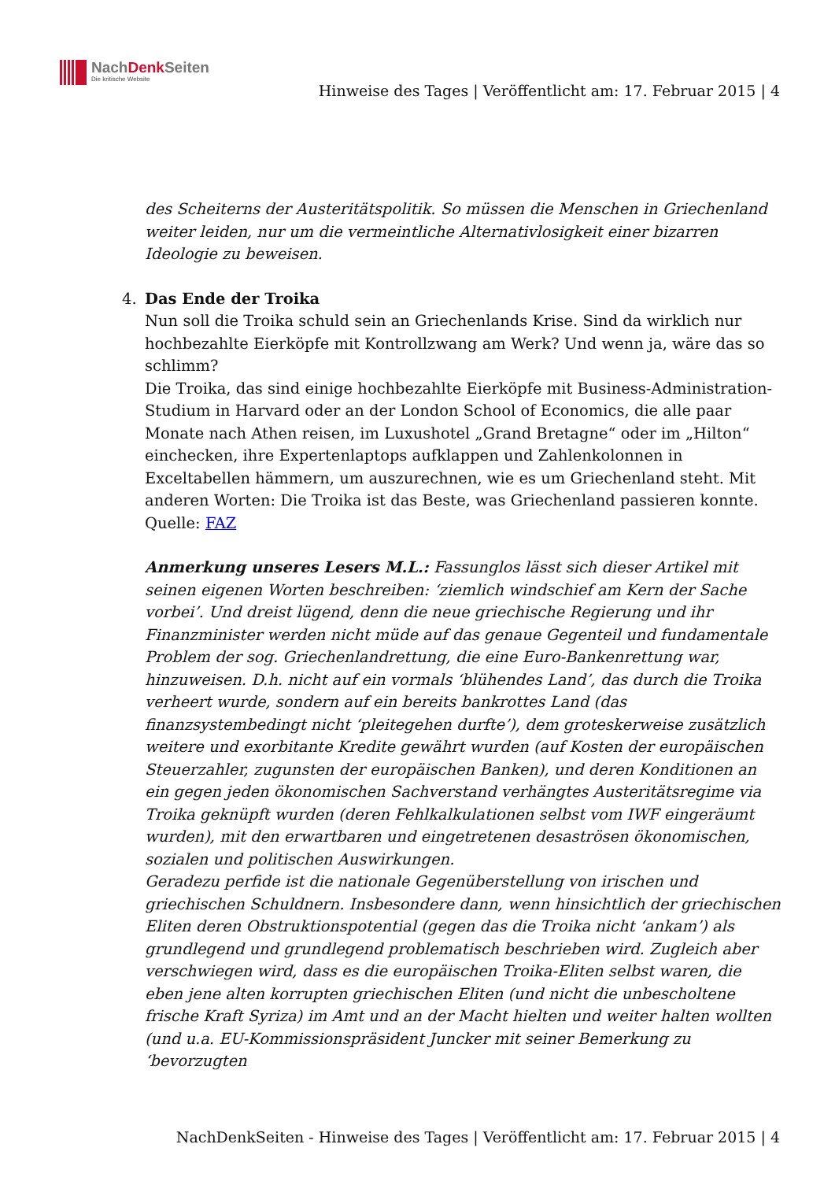NachDenk Seiten
Die kritische Website
Hinweise des Tages | Veröffentlicht am: 17. Februar 2015 | 4
des Scheiterns der Austeritätspolitik. So müssen die Menschen in Griechenland weiter leiden, nur um die vermeintliche Alternativlosigkeit einer bizarren Ideologie zu beweisen.
4.
Das Ende der Troika
Nun soll die Troika schuld sein an Griechenlands Krise. Sind da wirklich nur hochbezahlte Eierköpfe mit Kontrollzwang am Werk? Und wenn ja, wäre das so schlimm?
Die Troika, das sind einige hochbezahlte Eierköpfe mit Business-Administration-Studium in Harvard oder an der London School of Economics, die alle paar Monate nach Athen reisen, im Luxushotel „Grand Bretagne“ oder im „Hilton“ einchecken, ihre Expertenlaptops aufklappen und Zahlenkolonnen in Exceltabellen hämmern, um auszurechnen, wie es um Griechenland steht. Mit anderen Worten: Die Troika ist das Beste, was Griechenland passieren konnte.
Quelle: FAZ
Anmerkung unseres Lesers M.L.: Fassunglos lässt sich dieser Artikel mit seinen eigenen Worten beschreiben: ‘ziemlich windschief am Kern der Sache vorbei’. Und dreist lügend, denn die neue griechische Regierung und ihr Finanzminister werden nicht müde auf das genaue Gegenteil und fundamentale Problem der sog. Griechenlandrettung, die eine Euro-Bankenrettung war, hinzuweisen. D.h. nicht auf ein vormals ‘blühendes Land’, das durch die Troika verheert wurde, sondern auf ein bereits bankrottes Land (das finanzsystembedingt nicht ‘pleitegehen durfte’), dem groteskerweise zusätzlich weitere und exorbitante Kredite gewährt wurden (auf Kosten der europäischen Steuerzahler, zugunsten der europäischen Banken), und deren Konditionen an ein gegen jeden ökonomischen Sachverstand verhängtes Austeritätsregime via Troika geknüpft wurden (deren Fehlkalkulationen selbst vom IWF eingeräumt wurden), mit den erwartbaren und eingetretenen desaströsen ökonomischen, sozialen und politischen Auswirkungen.
Geradezu perfide ist die nationale Gegenüberstellung von irischen und griechischen Schuldnern. Insbesondere dann, wenn hinsichtlich der griechischen Eliten deren Obstruktionspotential (gegen das die Troika nicht ‘ankam’) als grundlegend und grundlegend problematisch beschrieben wird. Zugleich aber verschwiegen wird, dass es die europäischen Troika-Eliten selbst waren, die eben jene alten korrupten griechischen Eliten (und nicht die unbescholtene frische Kraft Syriza) im Amt und an der Macht hielten und weiter halten wollten (und u.a. EU-Kommissionspräsident Juncker mit seiner Bemerkung zu ‘bevorzugten
NachDenkSeiten - Hinweise des Tages | Veröffentlicht am: 17. Februar 2015 | 4